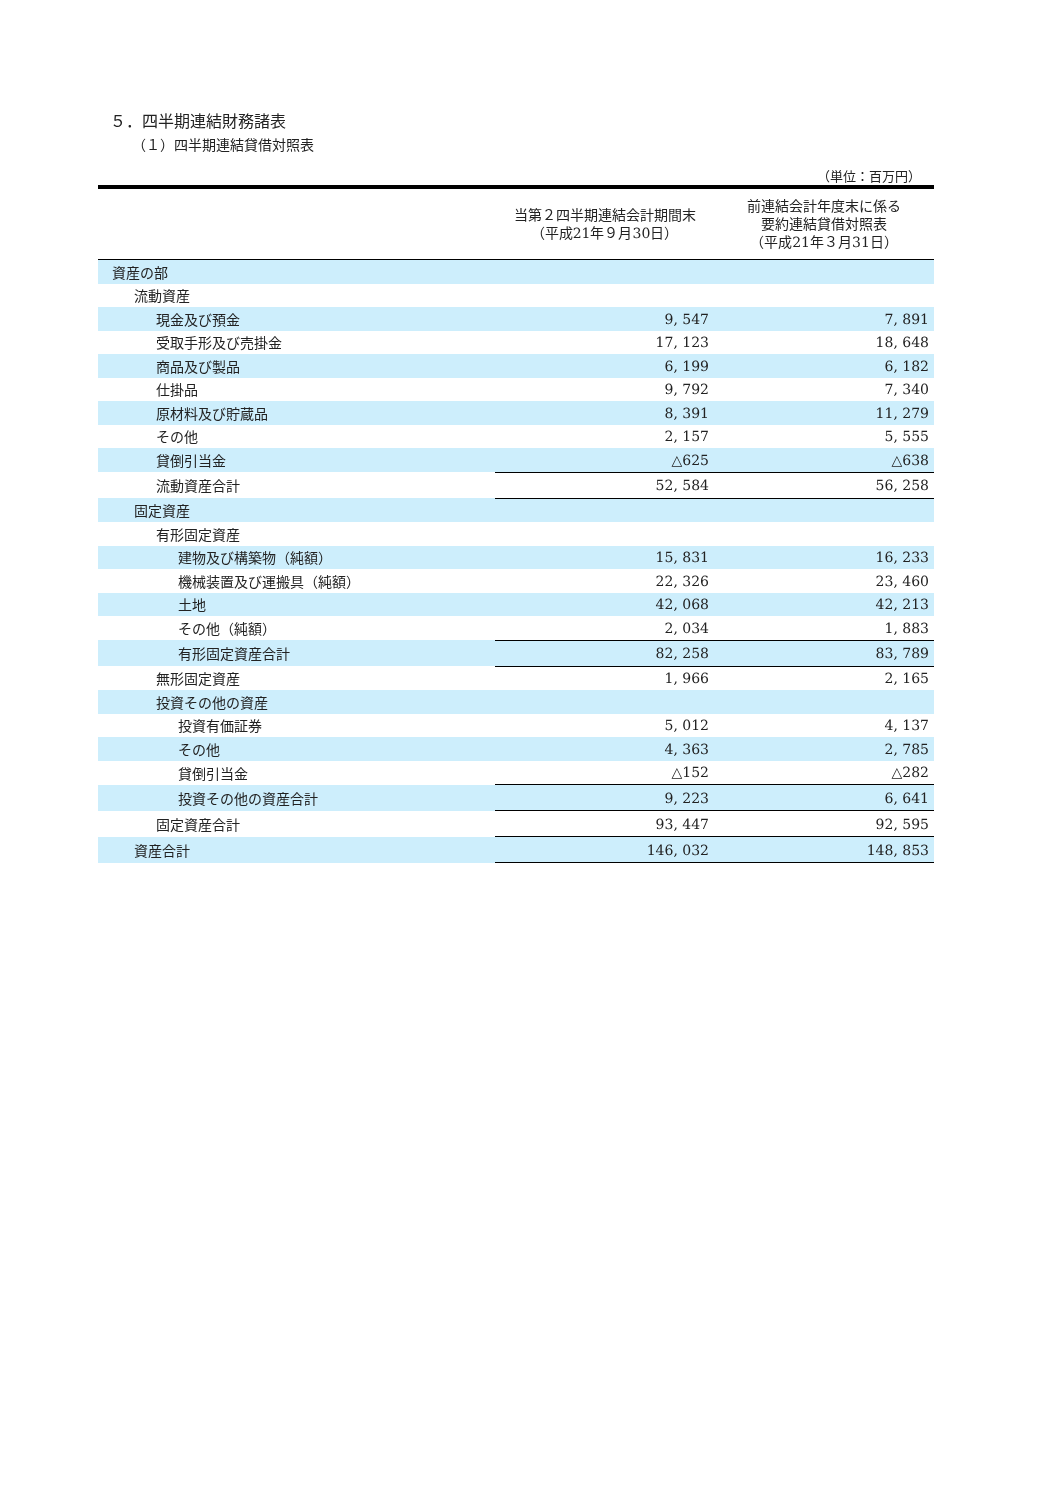５．四半期連結財務諸表
（１）四半期連結貸借対照表
（単位：百万円）
| | 当第２四半期連結会計期間末 （平成21年９月30日） | 前連結会計年度末に係る 要約連結貸借対照表 （平成21年３月31日） |
| --- | --- | --- |
| 資産の部 | | |
| 流動資産 | | |
| 現金及び預金 | 9, 547 | 7, 891 |
| 受取手形及び売掛金 | 17, 123 | 18, 648 |
| 商品及び製品 | 6, 199 | 6, 182 |
| 仕掛品 | 9, 792 | 7, 340 |
| 原材料及び貯蔵品 | 8, 391 | 11, 279 |
| その他 | 2, 157 | 5, 555 |
| 貸倒引当金 | △625 | △638 |
| 流動資産合計 | 52, 584 | 56, 258 |
| 固定資産 | | |
| 有形固定資産 | | |
| 建物及び構築物（純額） | 15, 831 | 16, 233 |
| 機械装置及び運搬具（純額） | 22, 326 | 23, 460 |
| 土地 | 42, 068 | 42, 213 |
| その他（純額） | 2, 034 | 1, 883 |
| 有形固定資産合計 | 82, 258 | 83, 789 |
| 無形固定資産 | 1, 966 | 2, 165 |
| 投資その他の資産 | | |
| 投資有価証券 | 5, 012 | 4, 137 |
| その他 | 4, 363 | 2, 785 |
| 貸倒引当金 | △152 | △282 |
| 投資その他の資産合計 | 9, 223 | 6, 641 |
| 固定資産合計 | 93, 447 | 92, 595 |
| 資産合計 | 146, 032 | 148, 853 |